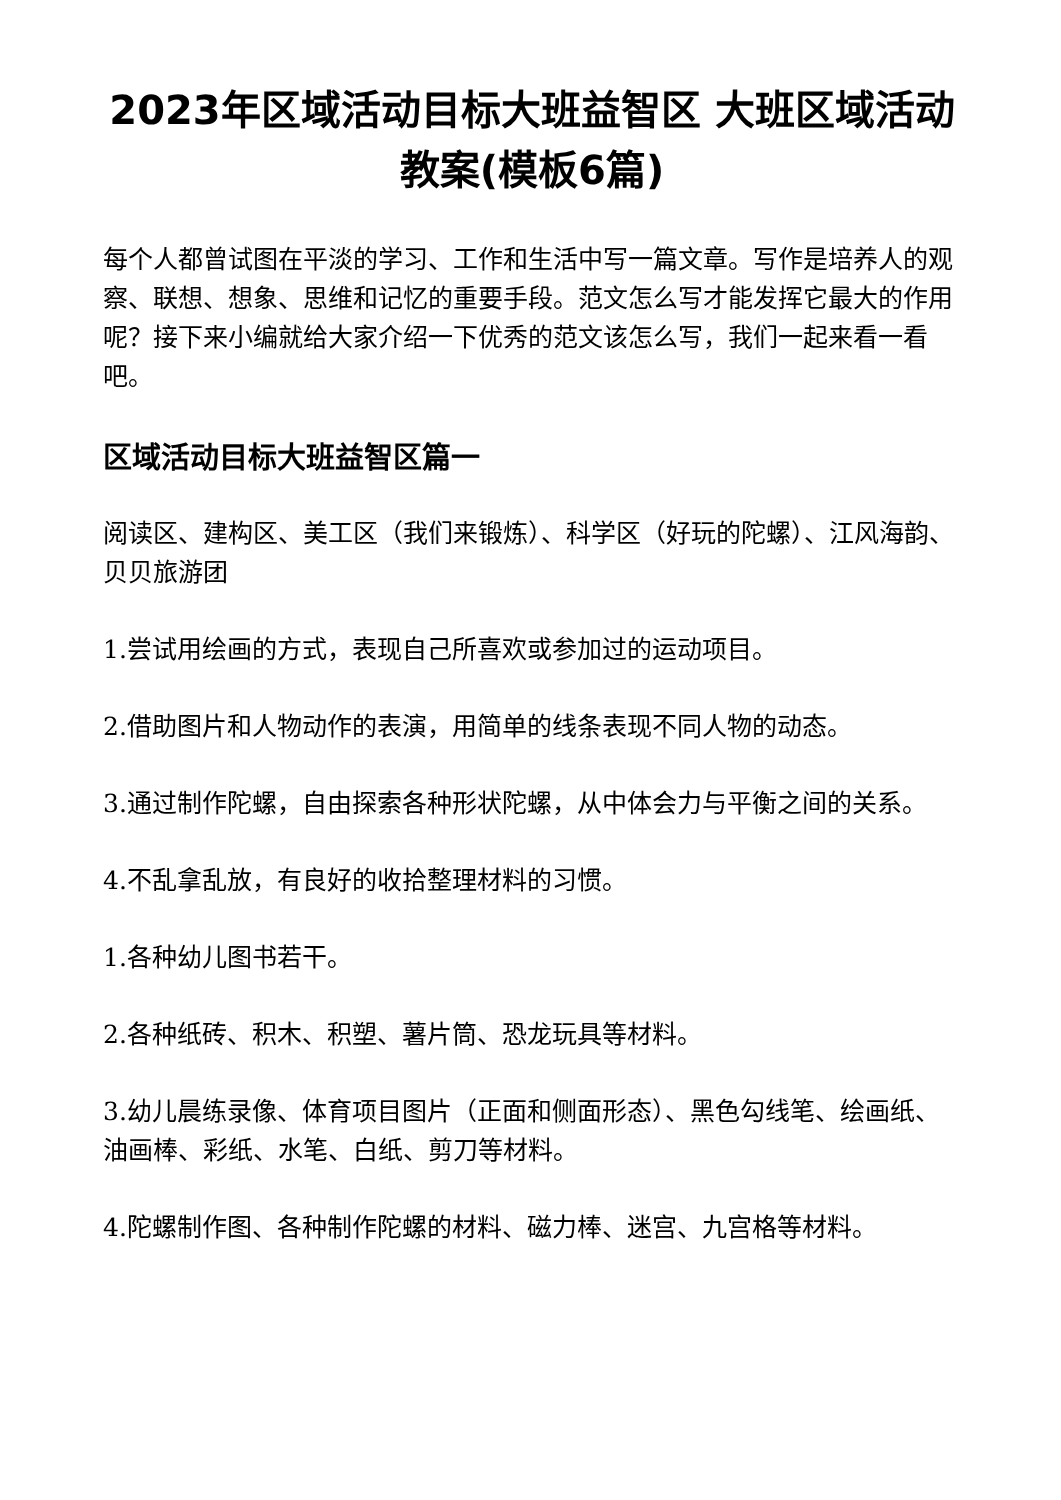2023年区域活动目标大班益智区 大班区域活动教案(模板6篇)
每个人都曾试图在平淡的学习、工作和生活中写一篇文章。写作是培养人的观察、联想、想象、思维和记忆的重要手段。范文怎么写才能发挥它最大的作用呢？接下来小编就给大家介绍一下优秀的范文该怎么写，我们一起来看一看吧。
区域活动目标大班益智区篇一
阅读区、建构区、美工区（我们来锻炼）、科学区（好玩的陀螺）、江风海韵、贝贝旅游团
1.尝试用绘画的方式，表现自己所喜欢或参加过的运动项目。
2.借助图片和人物动作的表演，用简单的线条表现不同人物的动态。
3.通过制作陀螺，自由探索各种形状陀螺，从中体会力与平衡之间的关系。
4.不乱拿乱放，有良好的收拾整理材料的习惯。
1.各种幼儿图书若干。
2.各种纸砖、积木、积塑、薯片筒、恐龙玩具等材料。
3.幼儿晨练录像、体育项目图片（正面和侧面形态）、黑色勾线笔、绘画纸、油画棒、彩纸、水笔、白纸、剪刀等材料。
4.陀螺制作图、各种制作陀螺的材料、磁力棒、迷宫、九宫格等材料。